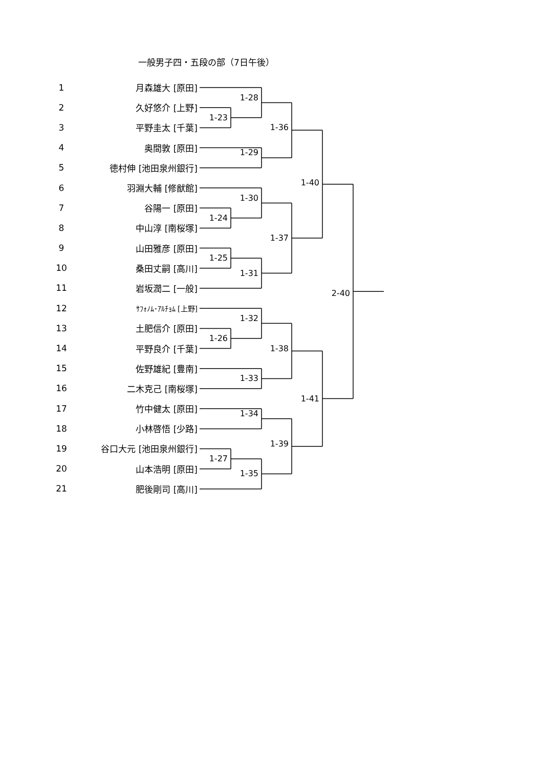一般男子四・五段の部（7日午後）
1
月森雄大 [原田]
2
久好悠介 [上野]
3
平野圭太 [千葉]
4
奥間敦 [原田]
5
徳村伸 [池田泉州銀行]
6
羽淵大輔 [修猷館]
7
谷陽一 [原田]
8
中山淳 [南桜塚]
9
山田雅彦 [原田]
10
桑田丈嗣 [高川]
11
岩坂潤二 [一般]
12
ｻﾌｫﾉﾑ･ｱﾙﾁｮﾑ [上野]
13
土肥信介 [原田]
14
平野良介 [千葉]
15
佐野雄紀 [豊南]
16
二木克己 [南桜塚]
17
竹中健太 [原田]
18
小林啓悟 [少路]
19
谷口大元 [池田泉州銀行]
20
山本浩明 [原田]
21
肥後剛司 [高川]
1-28
1-23
1-36
1-29
1-40
1-30
1-24
1-37
1-25
1-31
2-40
1-32
1-26
1-38
1-33
1-41
1-34
1-39
1-27
1-35